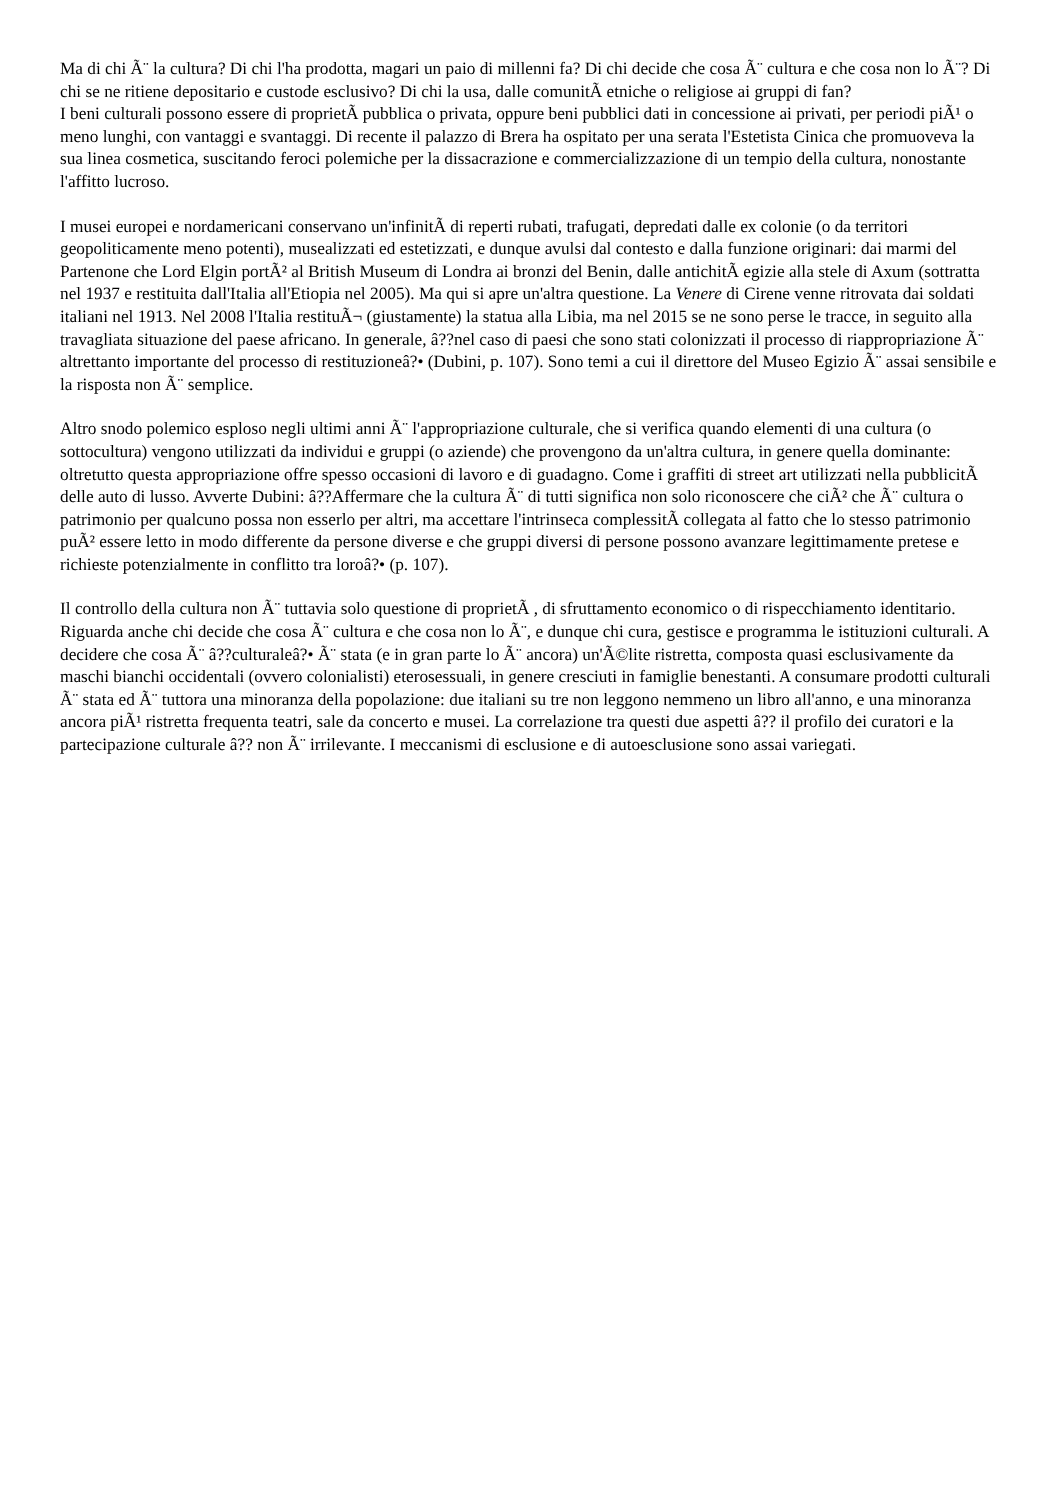Ma di chi Ã¨ la cultura? Di chi l'ha prodotta, magari un paio di millenni fa? Di chi decide che cosa Ã¨ cultura e che cosa non lo Ã¨? Di chi se ne ritiene depositario e custode esclusivo? Di chi la usa, dalle comunitÃ etniche o religiose ai gruppi di fan?
I beni culturali possono essere di proprietÃ pubblica o privata, oppure beni pubblici dati in concessione ai privati, per periodi piÃ¹ o meno lunghi, con vantaggi e svantaggi. Di recente il palazzo di Brera ha ospitato per una serata l'Estetista Cinica che promuoveva la sua linea cosmetica, suscitando feroci polemiche per la dissacrazione e commercializzazione di un tempio della cultura, nonostante l'affitto lucroso.
I musei europei e nordamericani conservano un'infinitÃ di reperti rubati, trafugati, depredati dalle ex colonie (o da territori geopoliticamente meno potenti), musealizzati ed estetizzati, e dunque avulsi dal contesto e dalla funzione originari: dai marmi del Partenone che Lord Elgin portÃ² al British Museum di Londra ai bronzi del Benin, dalle antichitÃ egizie alla stele di Axum (sottratta nel 1937 e restituita dall'Italia all'Etiopia nel 2005). Ma qui si apre un'altra questione. La Venere di Cirene venne ritrovata dai soldati italiani nel 1913. Nel 2008 l'Italia restituÃ¬ (giustamente) la statua alla Libia, ma nel 2015 se ne sono perse le tracce, in seguito alla travagliata situazione del paese africano. In generale, â??nel caso di paesi che sono stati colonizzati il processo di riappropriazione Ã¨ altrettanto importante del processo di restituzioneâ?• (Dubini, p. 107). Sono temi a cui il direttore del Museo Egizio Ã¨ assai sensibile e la risposta non Ã¨ semplice.
Altro snodo polemico esploso negli ultimi anni Ã¨ l'appropriazione culturale, che si verifica quando elementi di una cultura (o sottocultura) vengono utilizzati da individui e gruppi (o aziende) che provengono da un'altra cultura, in genere quella dominante: oltretutto questa appropriazione offre spesso occasioni di lavoro e di guadagno. Come i graffiti di street art utilizzati nella pubblicitÃ delle auto di lusso. Avverte Dubini: â??Affermare che la cultura Ã¨ di tutti significa non solo riconoscere che ciÃ² che Ã¨ cultura o patrimonio per qualcuno possa non esserlo per altri, ma accettare l'intrinseca complessitÃ collegata al fatto che lo stesso patrimonio puÃ² essere letto in modo differente da persone diverse e che gruppi diversi di persone possono avanzare legittimamente pretese e richieste potenzialmente in conflitto tra loroâ?• (p. 107).
Il controllo della cultura non Ã¨ tuttavia solo questione di proprietÃ , di sfruttamento economico o di rispecchiamento identitario. Riguarda anche chi decide che cosa Ã¨ cultura e che cosa non lo Ã¨, e dunque chi cura, gestisce e programma le istituzioni culturali. A decidere che cosa Ã¨ â??culturaleâ?• Ã¨ stata (e in gran parte lo Ã¨ ancora) un'Ã©lite ristretta, composta quasi esclusivamente da maschi bianchi occidentali (ovvero colonialisti) eterosessuali, in genere cresciuti in famiglie benestanti. A consumare prodotti culturali Ã¨ stata ed Ã¨ tuttora una minoranza della popolazione: due italiani su tre non leggono nemmeno un libro all'anno, e una minoranza ancora piÃ¹ ristretta frequenta teatri, sale da concerto e musei. La correlazione tra questi due aspetti â?? il profilo dei curatori e la partecipazione culturale â?? non Ã¨ irrilevante. I meccanismi di esclusione e di autoesclusione sono assai variegati.